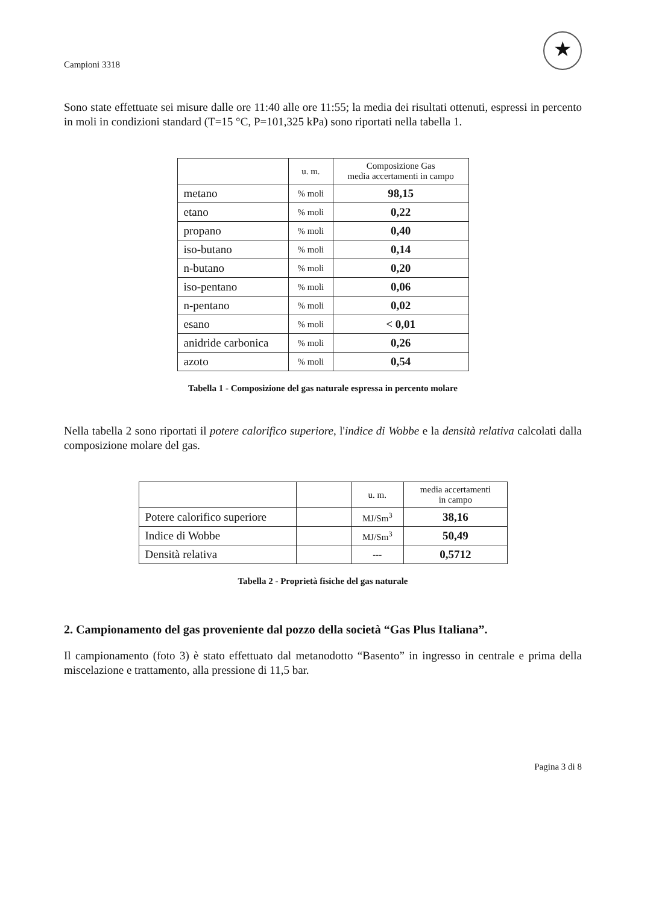Campioni 3318 ★
Sono state effettuate sei misure dalle ore 11:40 alle ore 11:55; la media dei risultati ottenuti, espressi in percento in moli in condizioni standard (T=15 °C, P=101,325 kPa) sono riportati nella tabella 1.
| | u. m. | Composizione Gas media accertamenti in campo |
| --- | --- | --- |
| metano | % moli | 98,15 |
| etano | % moli | 0,22 |
| propano | % moli | 0,40 |
| iso-butano | % moli | 0,14 |
| n-butano | % moli | 0,20 |
| iso-pentano | % moli | 0,06 |
| n-pentano | % moli | 0,02 |
| esano | % moli | < 0,01 |
| anidride carbonica | % moli | 0,26 |
| azoto | % moli | 0,54 |
Tabella 1 - Composizione del gas naturale espressa in percento molare
Nella tabella 2 sono riportati il potere calorifico superiore, l'indice di Wobbe e la densità relativa calcolati dalla composizione molare del gas.
| | | u. m. | media accertamenti in campo |
| --- | --- | --- | --- |
| Potere calorifico superiore | | MJ/Sm<sup>3</sup> | 38,16 |
| Indice di Wobbe | | MJ/Sm<sup>3</sup> | 50,49 |
| Densità relativa | | --- | 0,5712 |
Tabella 2 - Proprietà fisiche del gas naturale
2. Campionamento del gas proveniente dal pozzo della società “Gas Plus Italiana”.
Il campionamento (foto 3) è stato effettuato dal metanodotto “Basento” in ingresso in centrale e prima della miscelazione e trattamento, alla pressione di 11,5 bar.
Pagina 3 di 8